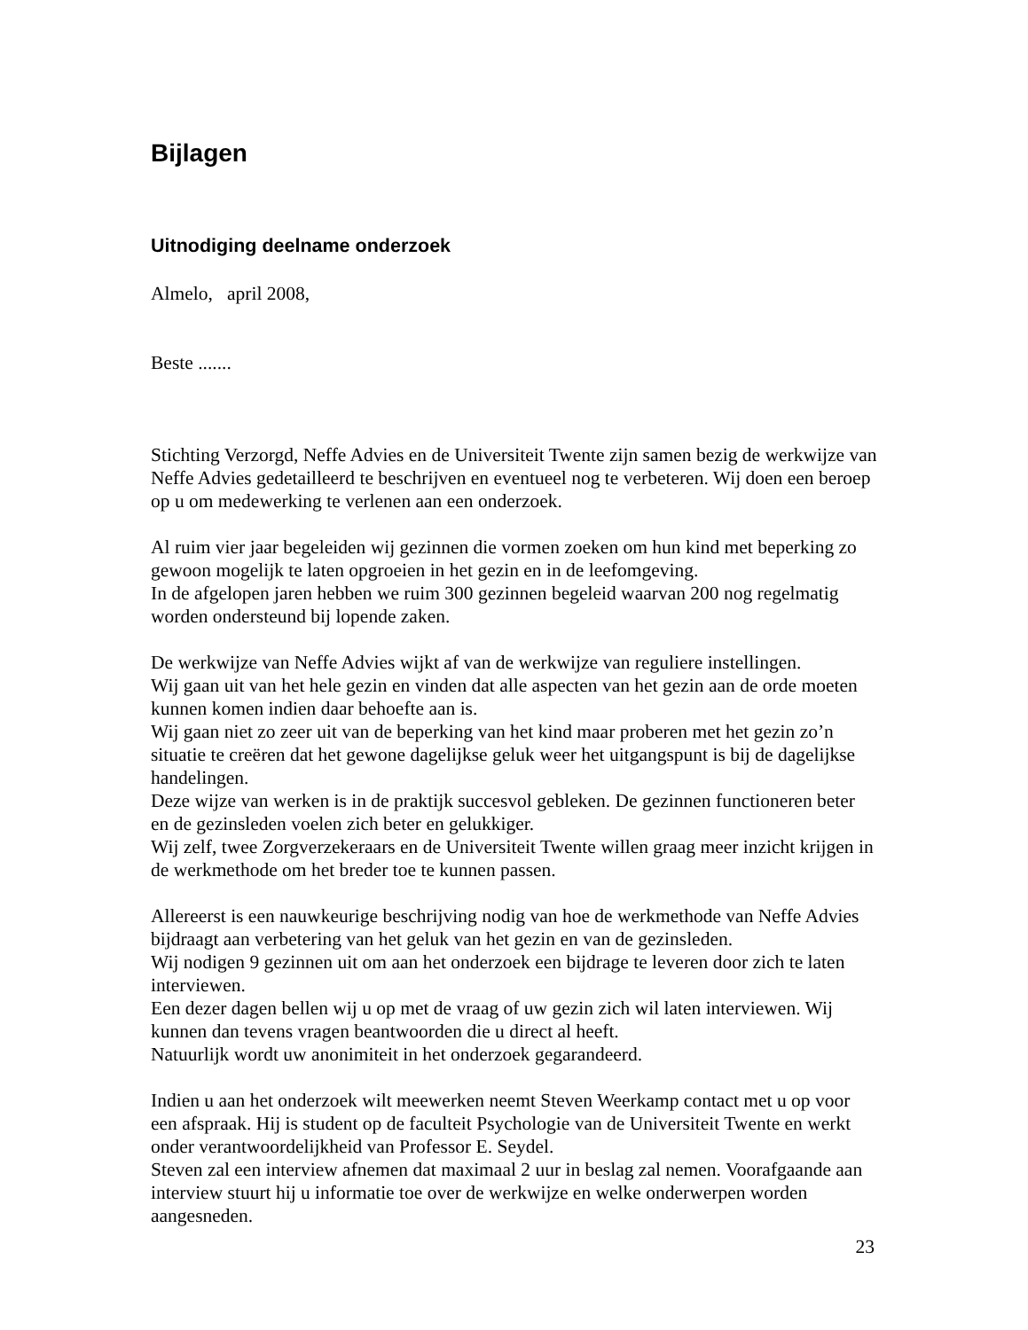Bijlagen
Uitnodiging deelname onderzoek
Almelo, april 2008,
Beste .......
Stichting Verzorgd, Neffe Advies en de Universiteit Twente zijn samen bezig de werkwijze van Neffe Advies gedetailleerd te beschrijven en eventueel nog te verbeteren. Wij doen een beroep op u om medewerking te verlenen aan een onderzoek.
Al ruim vier jaar begeleiden wij gezinnen die vormen zoeken om hun kind met beperking zo gewoon mogelijk te laten opgroeien in het gezin en in de leefomgeving.
In de afgelopen jaren hebben we ruim 300 gezinnen begeleid waarvan 200 nog regelmatig worden ondersteund bij lopende zaken.
De werkwijze van Neffe Advies wijkt af van de werkwijze van reguliere instellingen.
Wij gaan uit van het hele gezin en vinden dat alle aspecten van het gezin aan de orde moeten kunnen komen indien daar behoefte aan is.
Wij gaan niet zo zeer uit van de beperking van het kind maar proberen met het gezin zo’n situatie te creëren dat het gewone dagelijkse geluk weer het uitgangspunt is bij de dagelijkse handelingen.
Deze wijze van werken is in de praktijk succesvol gebleken. De gezinnen functioneren beter en de gezinsleden voelen zich beter en gelukkiger.
Wij zelf, twee Zorgverzekeraars en de Universiteit Twente willen graag meer inzicht krijgen in de werkmethode om het breder toe te kunnen passen.
Allereerst is een nauwkeurige beschrijving nodig van hoe de werkmethode van Neffe Advies bijdraagt aan verbetering van het geluk van het gezin en van de gezinsleden.
Wij nodigen 9 gezinnen uit om aan het onderzoek een bijdrage te leveren door zich te laten interviewen.
Een dezer dagen bellen wij u op met de vraag of uw gezin zich wil laten interviewen. Wij kunnen dan tevens vragen beantwoorden die u direct al heeft.
Natuurlijk wordt uw anonimiteit in het onderzoek gegarandeerd.
Indien u aan het onderzoek wilt meewerken neemt Steven Weerkamp contact met u op voor een afspraak. Hij is student op de faculteit Psychologie van de Universiteit Twente en werkt onder verantwoordelijkheid van Professor E. Seydel.
Steven zal een interview afnemen dat maximaal 2 uur in beslag zal nemen. Voorafgaande aan interview stuurt hij u informatie toe over de werkwijze en welke onderwerpen worden aangesneden.
23